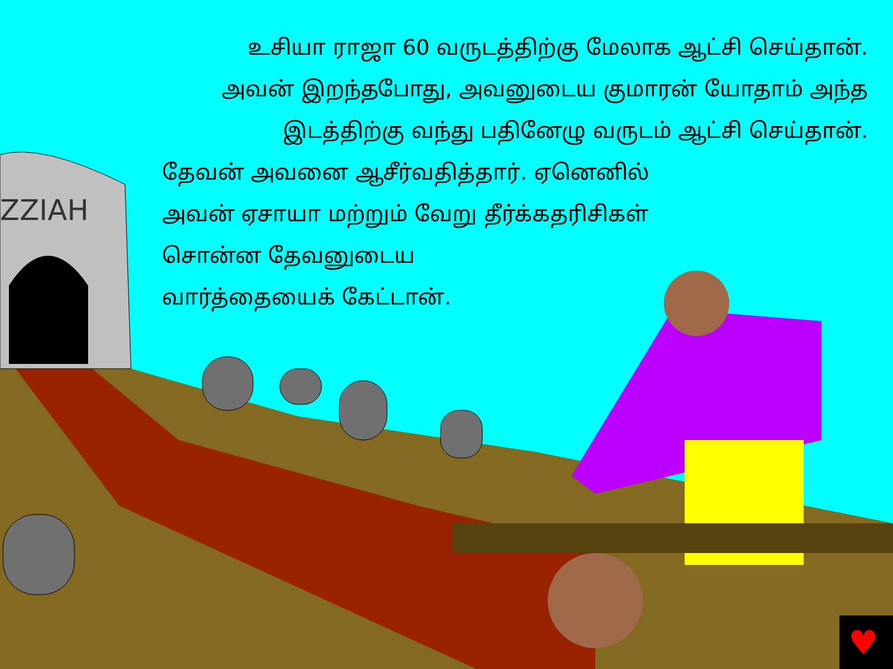ZZIAH
♥
உசியா ராஜா 60 வருடத்திற்கு மேலாக ஆட்சி செய்தான்.
அவன் இறந்தபோது, அவனுடைய குமாரன் யோதாம் அந்த
இடத்திற்கு வந்து பதினேழு வருடம் ஆட்சி செய்தான்.
தேவன் அவனை ஆசீர்வதித்தார். ஏனெனில்
அவன் ஏசாயா மற்றும் வேறு தீர்க்கதரிசிகள்
சொன்ன தேவனுடைய
வார்த்தையைக் கேட்டான்.